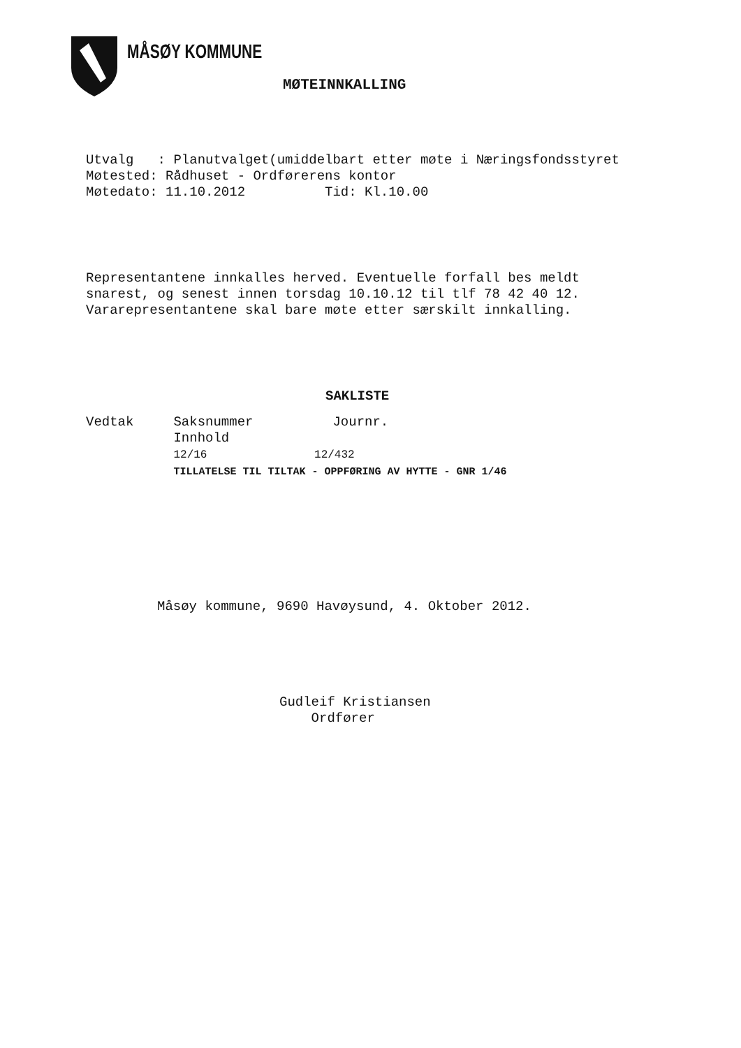MÅSØY KOMMUNE
MØTEINNKALLING
Utvalg : Planutvalget(umiddelbart etter møte i Næringsfondsstyret Møtested: Rådhuset - Ordførerens kontor Møtedato: 11.10.2012 Tid: Kl.10.00
Representantene innkalles herved. Eventuelle forfall bes meldt snarest, og senest innen torsdag 10.10.12 til tlf 78 42 40 12. Vararepresentantene skal bare møte etter særskilt innkalling.
SAKLISTE
Vedtak Saksnummer Journr. Innhold 12/16 12/432 TILLATELSE TIL TILTAK - OPPFØRING AV HYTTE - GNR 1/46
Måsøy kommune, 9690 Havøysund, 4. Oktober 2012.
Gudleif Kristiansen Ordfører